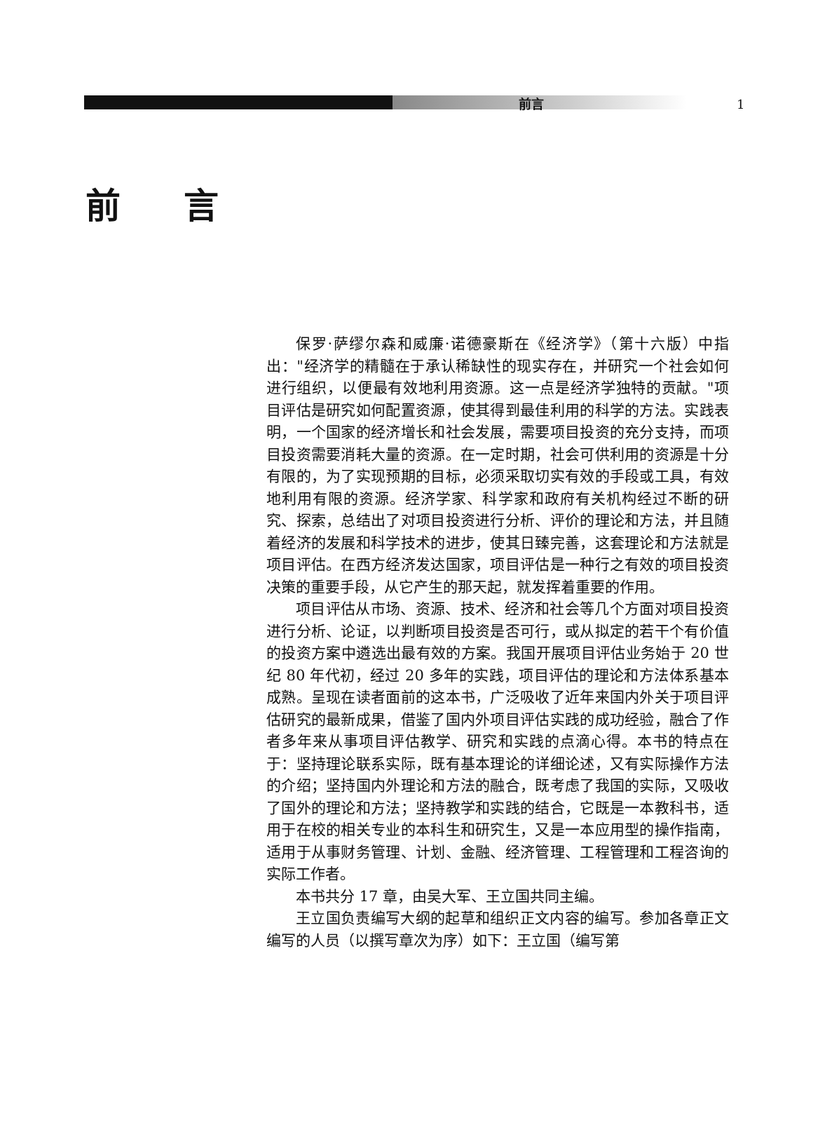前言 1
前言
保罗·萨缪尔森和威廉·诺德豪斯在《经济学》（第十六版）中指出："经济学的精髓在于承认稀缺性的现实存在，并研究一个社会如何进行组织，以便最有效地利用资源。这一点是经济学独特的贡献。"项目评估是研究如何配置资源，使其得到最佳利用的科学的方法。实践表明，一个国家的经济增长和社会发展，需要项目投资的充分支持，而项目投资需要消耗大量的资源。在一定时期，社会可供利用的资源是十分有限的，为了实现预期的目标，必须采取切实有效的手段或工具，有效地利用有限的资源。经济学家、科学家和政府有关机构经过不断的研究、探索，总结出了对项目投资进行分析、评价的理论和方法，并且随着经济的发展和科学技术的进步，使其日臻完善，这套理论和方法就是项目评估。在西方经济发达国家，项目评估是一种行之有效的项目投资决策的重要手段，从它产生的那天起，就发挥着重要的作用。
项目评估从市场、资源、技术、经济和社会等几个方面对项目投资进行分析、论证，以判断项目投资是否可行，或从拟定的若干个有价值的投资方案中遴选出最有效的方案。我国开展项目评估业务始于 20 世纪 80 年代初，经过 20 多年的实践，项目评估的理论和方法体系基本成熟。呈现在读者面前的这本书，广泛吸收了近年来国内外关于项目评估研究的最新成果，借鉴了国内外项目评估实践的成功经验，融合了作者多年来从事项目评估教学、研究和实践的点滴心得。本书的特点在于：坚持理论联系实际，既有基本理论的详细论述，又有实际操作方法的介绍；坚持国内外理论和方法的融合，既考虑了我国的实际，又吸收了国外的理论和方法；坚持教学和实践的结合，它既是一本教科书，适用于在校的相关专业的本科生和研究生，又是一本应用型的操作指南，适用于从事财务管理、计划、金融、经济管理、工程管理和工程咨询的实际工作者。
本书共分 17 章，由吴大军、王立国共同主编。
王立国负责编写大纲的起草和组织正文内容的编写。参加各章正文编写的人员（以撰写章次为序）如下：王立国（编写第